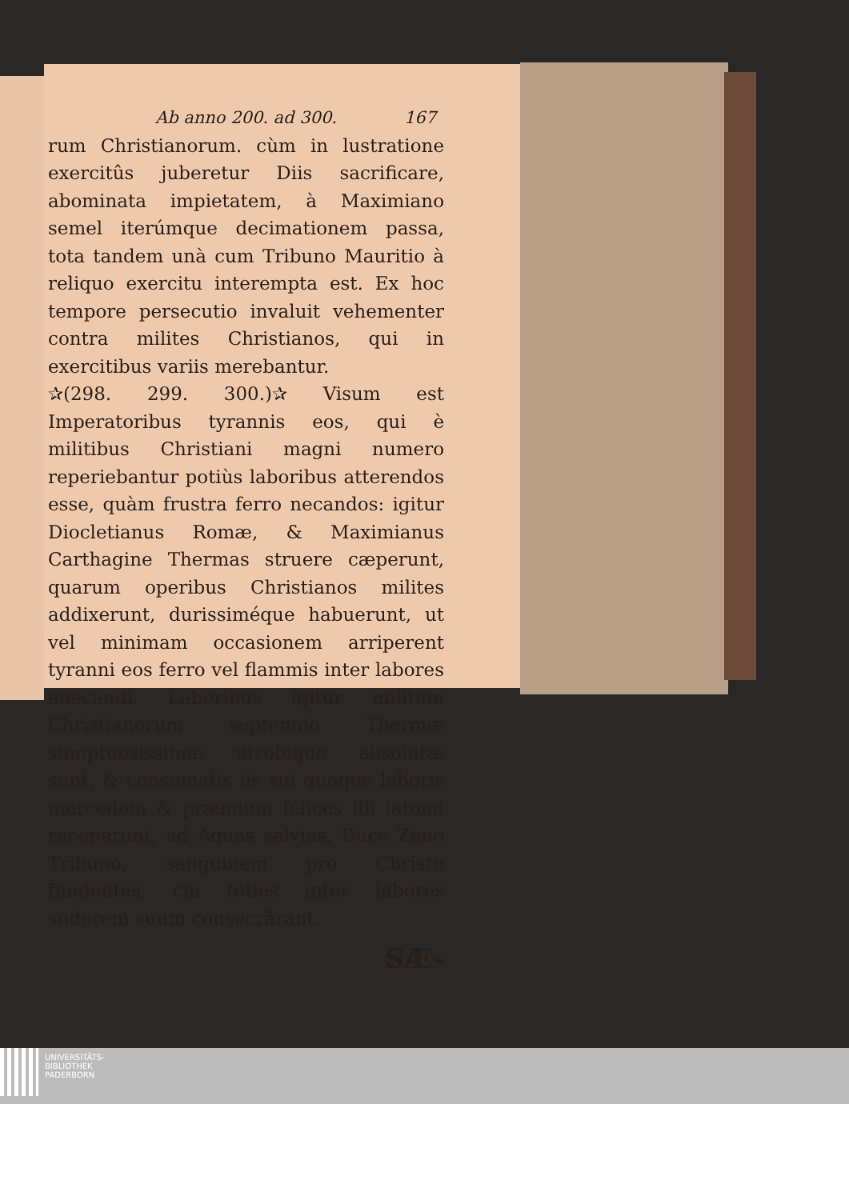Ab anno 200. ad 300. 167
rum Christianorum. cùm in lustratione exercitûs juberetur Diis sacrificare, abominata impietatem, à Maximiano semel iterúmque decimationem passa, tota tandem unà cum Tribuno Mauritio à reliquo exercitu interempta est. Ex hoc tempore persecutio invaluit vehementer contra milites Christianos, qui in exercitibus variis merebantur.
✰(298. 299. 300.)✰ Visum est Imperatoribus tyrannis eos, qui è militibus Christiani magni numero reperiebantur potiùs laboribus atterendos esse, quàm frustra ferro necandos: igitur Diocletianus Romæ, & Maximianus Carthagine Thermas struere cæperunt, quarum operibus Christianos milites addixerunt, durissiméque habuerunt, ut vel minimam occasionem arriperent tyranni eos ferro vel flammis inter labores enecandi. Laboribus igitur militum Christianorum septennio Thermæ sumptuosissimæ utrobique absolutæ sunt, & consumatis iis sui quoque laboris mercedem & præmium felices illi latomi receperunt, ad Aquas salvias, Duce Zeno Tribuno, sanguinem pro Christo fundentes, cui toties inter labores sudorem suum consecrârant.
SÆ-
UNIVERSITÄTS-
BIBLIOTHEK
PADERBORN